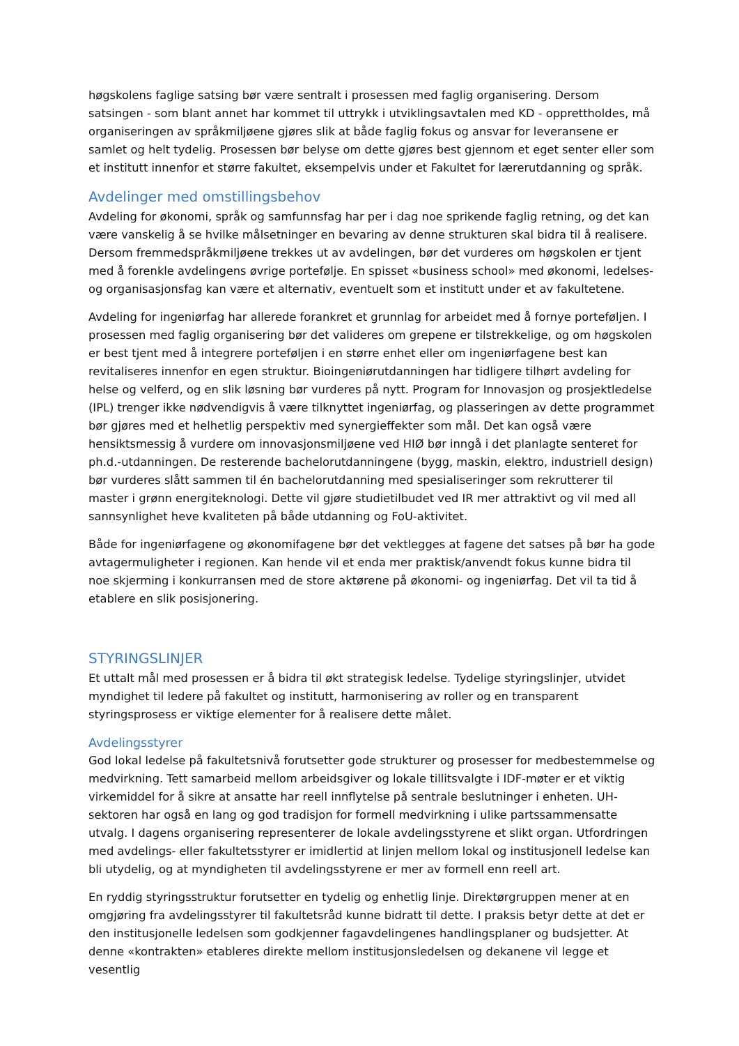høgskolens faglige satsing bør være sentralt i prosessen med faglig organisering. Dersom satsingen - som blant annet har kommet til uttrykk i utviklingsavtalen med KD - opprettholdes, må organiseringen av språkmiljøene gjøres slik at både faglig fokus og ansvar for leveransene er samlet og helt tydelig. Prosessen bør belyse om dette gjøres best gjennom et eget senter eller som et institutt innenfor et større fakultet, eksempelvis under et Fakultet for lærerutdanning og språk.
Avdelinger med omstillingsbehov
Avdeling for økonomi, språk og samfunnsfag har per i dag noe sprikende faglig retning, og det kan være vanskelig å se hvilke målsetninger en bevaring av denne strukturen skal bidra til å realisere. Dersom fremmedspråkmiljøene trekkes ut av avdelingen, bør det vurderes om høgskolen er tjent med å forenkle avdelingens øvrige portefølje. En spisset «business school» med økonomi, ledelses- og organisasjonsfag kan være et alternativ, eventuelt som et institutt under et av fakultetene.
Avdeling for ingeniørfag har allerede forankret et grunnlag for arbeidet med å fornye porteføljen. I prosessen med faglig organisering bør det valideres om grepene er tilstrekkelige, og om høgskolen er best tjent med å integrere porteføljen i en større enhet eller om ingeniørfagene best kan revitaliseres innenfor en egen struktur. Bioingeniørutdanningen har tidligere tilhørt avdeling for helse og velferd, og en slik løsning bør vurderes på nytt. Program for Innovasjon og prosjektledelse (IPL) trenger ikke nødvendigvis å være tilknyttet ingeniørfag, og plasseringen av dette programmet bør gjøres med et helhetlig perspektiv med synergieffekter som mål. Det kan også være hensiktsmessig å vurdere om innovasjonsmiljøene ved HIØ bør inngå i det planlagte senteret for ph.d.-utdanningen. De resterende bachelorutdanningene (bygg, maskin, elektro, industriell design) bør vurderes slått sammen til én bachelorutdanning med spesialiseringer som rekrutterer til master i grønn energiteknologi. Dette vil gjøre studietilbudet ved IR mer attraktivt og vil med all sannsynlighet heve kvaliteten på både utdanning og FoU-aktivitet.
Både for ingeniørfagene og økonomifagene bør det vektlegges at fagene det satses på bør ha gode avtagermuligheter i regionen. Kan hende vil et enda mer praktisk/anvendt fokus kunne bidra til noe skjerming i konkurransen med de store aktørene på økonomi- og ingeniørfag. Det vil ta tid å etablere en slik posisjonering.
STYRINGSLINJER
Et uttalt mål med prosessen er å bidra til økt strategisk ledelse. Tydelige styringslinjer, utvidet myndighet til ledere på fakultet og institutt, harmonisering av roller og en transparent styringsprosess er viktige elementer for å realisere dette målet.
Avdelingsstyrer
God lokal ledelse på fakultetsnivå forutsetter gode strukturer og prosesser for medbestemmelse og medvirkning. Tett samarbeid mellom arbeidsgiver og lokale tillitsvalgte i IDF-møter er et viktig virkemiddel for å sikre at ansatte har reell innflytelse på sentrale beslutninger i enheten. UH-sektoren har også en lang og god tradisjon for formell medvirkning i ulike partssammensatte utvalg. I dagens organisering representerer de lokale avdelingsstyrene et slikt organ. Utfordringen med avdelings- eller fakultetsstyrer er imidlertid at linjen mellom lokal og institusjonell ledelse kan bli utydelig, og at myndigheten til avdelingsstyrene er mer av formell enn reell art.
En ryddig styringsstruktur forutsetter en tydelig og enhetlig linje. Direktørgruppen mener at en omgjøring fra avdelingsstyrer til fakultetsråd kunne bidratt til dette. I praksis betyr dette at det er den institusjonelle ledelsen som godkjenner fagavdelingenes handlingsplaner og budsjetter. At denne «kontrakten» etableres direkte mellom institusjonsledelsen og dekanene vil legge et vesentlig